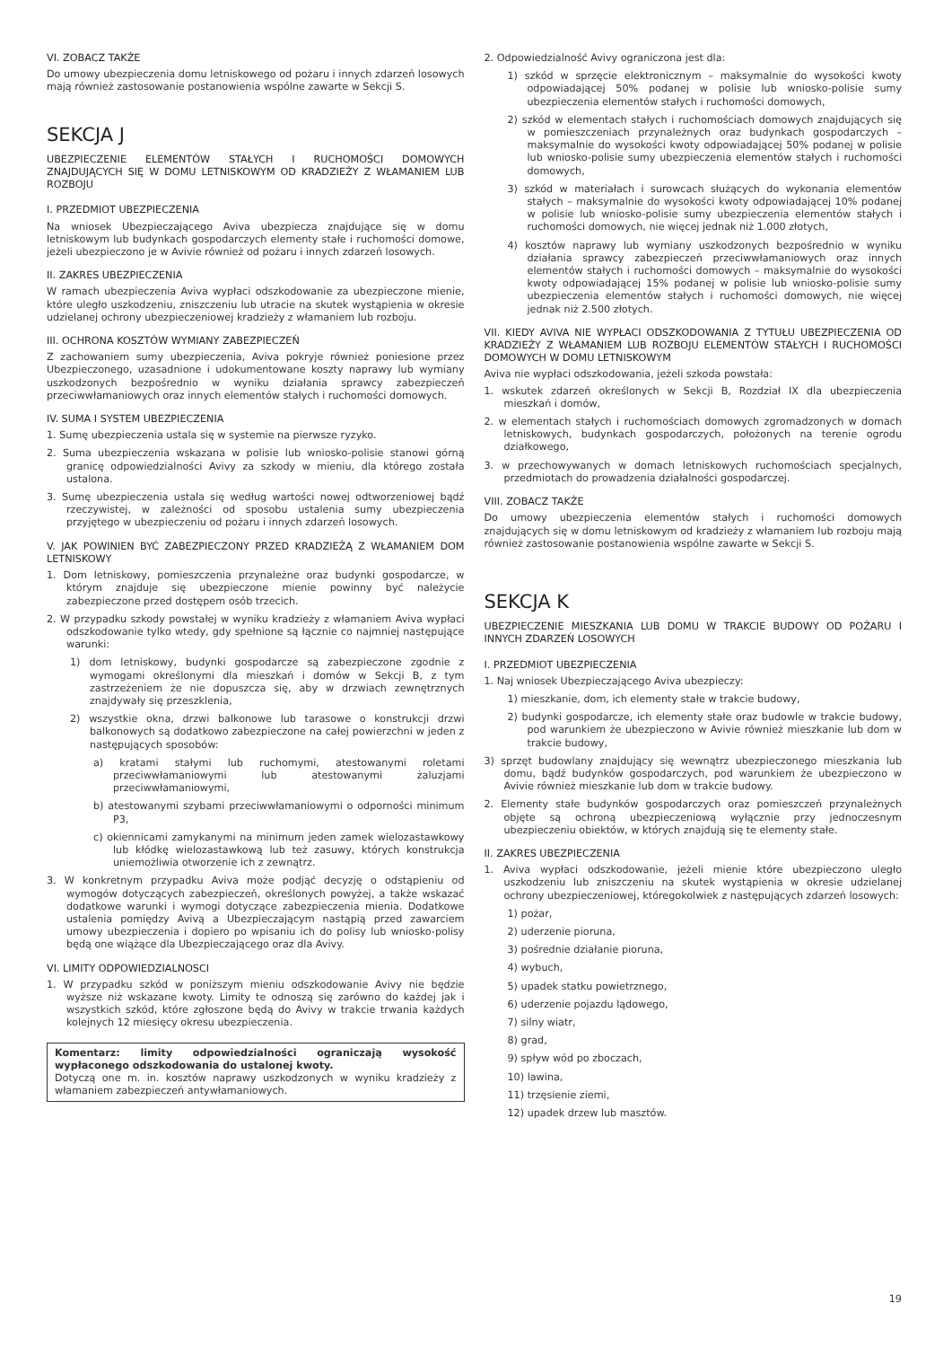VI. ZOBACZ TAKŻE
Do umowy ubezpieczenia domu letniskowego od pożaru i innych zdarzeń losowych mają również zastosowanie postanowienia wspólne zawarte w Sekcji S.
SEKCJA J
UBEZPIECZENIE ELEMENTÓW STAŁYCH I RUCHOMOŚCI DOMOWYCH ZNAJDUJĄCYCH SIĘ W DOMU LETNISKOWYM OD KRADZIEŻY Z WŁAMANIEM LUB ROZBOJU
I. PRZEDMIOT UBEZPIECZENIA
Na wniosek Ubezpieczającego Aviva ubezpiecza znajdujące się w domu letniskowym lub budynkach gospodarczych elementy stałe i ruchomości domowe, jeżeli ubezpieczono je w Avivie również od pożaru i innych zdarzeń losowych.
II. ZAKRES UBEZPIECZENIA
W ramach ubezpieczenia Aviva wypłaci odszkodowanie za ubezpieczone mienie, które uległo uszkodzeniu, zniszczeniu lub utracie na skutek wystąpienia w okresie udzielanej ochrony ubezpieczeniowej kradzieży z włamaniem lub rozboju.
III. OCHRONA KOSZTÓW WYMIANY ZABEZPIECZEŃ
Z zachowaniem sumy ubezpieczenia, Aviva pokryje również poniesione przez Ubezpieczonego, uzasadnione i udokumentowane koszty naprawy lub wymiany uszkodzonych bezpośrednio w wyniku działania sprawcy zabezpieczeń przeciwwłamaniowych oraz innych elementów stałych i ruchomości domowych.
IV. SUMA I SYSTEM UBEZPIECZENIA
1. Sumę ubezpieczenia ustala się w systemie na pierwsze ryzyko.
2. Suma ubezpieczenia wskazana w polisie lub wniosko-polisie stanowi górną granicę odpowiedzialności Avivy za szkody w mieniu, dla którego została ustalona.
3. Sumę ubezpieczenia ustala się według wartości nowej odtworzeniowej bądź rzeczywistej, w zależności od sposobu ustalenia sumy ubezpieczenia przyjętego w ubezpieczeniu od pożaru i innych zdarzeń losowych.
V. JAK POWINIEN BYĆ ZABEZPIECZONY PRZED KRADZIEŻĄ Z WŁAMANIEM DOM LETNISKOWY
1. Dom letniskowy, pomieszczenia przynależne oraz budynki gospodarcze, w którym znajduje się ubezpieczone mienie powinny być należycie zabezpieczone przed dostępem osób trzecich.
2. W przypadku szkody powstałej w wyniku kradzieży z włamaniem Aviva wypłaci odszkodowanie tylko wtedy, gdy spełnione są łącznie co najmniej następujące warunki:
1) dom letniskowy, budynki gospodarcze są zabezpieczone zgodnie z wymogami określonymi dla mieszkań i domów w Sekcji B, z tym zastrzeżeniem że nie dopuszcza się, aby w drzwiach zewnętrznych znajdywały się przeszklenia,
2) wszystkie okna, drzwi balkonowe lub tarasowe o konstrukcji drzwi balkonowych są dodatkowo zabezpieczone na całej powierzchni w jeden z następujących sposobów:
a) kratami stałymi lub ruchomymi, atestowanymi roletami przeciwwłamaniowymi lub atestowanymi żaluzjami przeciwwłamaniowymi,
b) atestowanymi szybami przeciwwłamaniowymi o odporności minimum P3,
c) okiennicami zamykanymi na minimum jeden zamek wielozastawkowy lub kłódkę wielozastawkową lub też zasuwy, których konstrukcja uniemożliwia otworzenie ich z zewnątrz.
3. W konkretnym przypadku Aviva może podjąć decyzję o odstąpieniu od wymogów dotyczących zabezpieczeń, określonych powyżej, a także wskazać dodatkowe warunki i wymogi dotyczące zabezpieczenia mienia. Dodatkowe ustalenia pomiędzy Avivą a Ubezpieczającym nastąpią przed zawarciem umowy ubezpieczenia i dopiero po wpisaniu ich do polisy lub wniosko-polisy będą one wiążące dla Ubezpieczającego oraz dla Avivy.
VI. LIMITY ODPOWIEDZIALNOSCI
1. W przypadku szkód w poniższym mieniu odszkodowanie Avivy nie będzie wyższe niż wskazane kwoty. Limity te odnoszą się zarówno do każdej jak i wszystkich szkód, które zgłoszone będą do Avivy w trakcie trwania każdych kolejnych 12 miesięcy okresu ubezpieczenia.
Komentarz: limity odpowiedzialności ograniczają wysokość wypłaconego odszkodowania do ustalonej kwoty.
Dotyczą one m. in. kosztów naprawy uszkodzonych w wyniku kradzieży z włamaniem zabezpieczeń antywłamaniowych.
2. Odpowiedzialność Avivy ograniczona jest dla:
1) szkód w sprzęcie elektronicznym – maksymalnie do wysokości kwoty odpowiadającej 50% podanej w polisie lub wniosko-polisie sumy ubezpieczenia elementów stałych i ruchomości domowych,
2) szkód w elementach stałych i ruchomościach domowych znajdujących się w pomieszczeniach przynależnych oraz budynkach gospodarczych – maksymalnie do wysokości kwoty odpowiadającej 50% podanej w polisie lub wniosko-polisie sumy ubezpieczenia elementów stałych i ruchomości domowych,
3) szkód w materiałach i surowcach służących do wykonania elementów stałych – maksymalnie do wysokości kwoty odpowiadającej 10% podanej w polisie lub wniosko-polisie sumy ubezpieczenia elementów stałych i ruchomości domowych, nie więcej jednak niż 1.000 złotych,
4) kosztów naprawy lub wymiany uszkodzonych bezpośrednio w wyniku działania sprawcy zabezpieczeń przeciwwłamaniowych oraz innych elementów stałych i ruchomości domowych – maksymalnie do wysokości kwoty odpowiadającej 15% podanej w polisie lub wniosko-polisie sumy ubezpieczenia elementów stałych i ruchomości domowych, nie więcej jednak niż 2.500 złotych.
VII. KIEDY AVIVA NIE WYPŁACI ODSZKODOWANIA Z TYTUŁU UBEZPIECZENIA OD KRADZIEŻY Z WŁAMANIEM LUB ROZBOJU ELEMENTÓW STAŁYCH I RUCHOMOŚCI DOMOWYCH W DOMU LETNISKOWYM
Aviva nie wypłaci odszkodowania, jeżeli szkoda powstała:
1. wskutek zdarzeń określonych w Sekcji B, Rozdział IX dla ubezpieczenia mieszkań i domów,
2. w elementach stałych i ruchomościach domowych zgromadzonych w domach letniskowych, budynkach gospodarczych, położonych na terenie ogrodu działkowego,
3. w przechowywanych w domach letniskowych ruchomościach specjalnych, przedmiotach do prowadzenia działalności gospodarczej.
VIII. ZOBACZ TAKŻE
Do umowy ubezpieczenia elementów stałych i ruchomości domowych znajdujących się w domu letniskowym od kradzieży z włamaniem lub rozboju mają również zastosowanie postanowienia wspólne zawarte w Sekcji S.
SEKCJA K
UBEZPIECZENIE MIESZKANIA LUB DOMU W TRAKCIE BUDOWY OD POŻARU I INNYCH ZDARZEŃ LOSOWYCH
I. PRZEDMIOT UBEZPIECZENIA
1. Naj wniosek Ubezpieczającego Aviva ubezpieczy:
1) mieszkanie, dom, ich elementy stałe w trakcie budowy,
2) budynki gospodarcze, ich elementy stałe oraz budowle w trakcie budowy, pod warunkiem że ubezpieczono w Avivie również mieszkanie lub dom w trakcie budowy,
3) sprzęt budowlany znajdujący się wewnątrz ubezpieczonego mieszkania lub domu, bądź budynków gospodarczych, pod warunkiem że ubezpieczono w Avivie również mieszkanie lub dom w trakcie budowy.
2. Elementy stałe budynków gospodarczych oraz pomieszczeń przynależnych objęte są ochroną ubezpieczeniową wyłącznie przy jednoczesnym ubezpieczeniu obiektów, w których znajdują się te elementy stałe.
II. ZAKRES UBEZPIECZENIA
1. Aviva wypłaci odszkodowanie, jeżeli mienie które ubezpieczono uległo uszkodzeniu lub zniszczeniu na skutek wystąpienia w okresie udzielanej ochrony ubezpieczeniowej, któregokolwiek z następujących zdarzeń losowych:
1) pożar,
2) uderzenie pioruna,
3) pośrednie działanie pioruna,
4) wybuch,
5) upadek statku powietrznego,
6) uderzenie pojazdu lądowego,
7) silny wiatr,
8) grad,
9) spływ wód po zboczach,
10) lawina,
11) trzęsienie ziemi,
12) upadek drzew lub masztów.
19